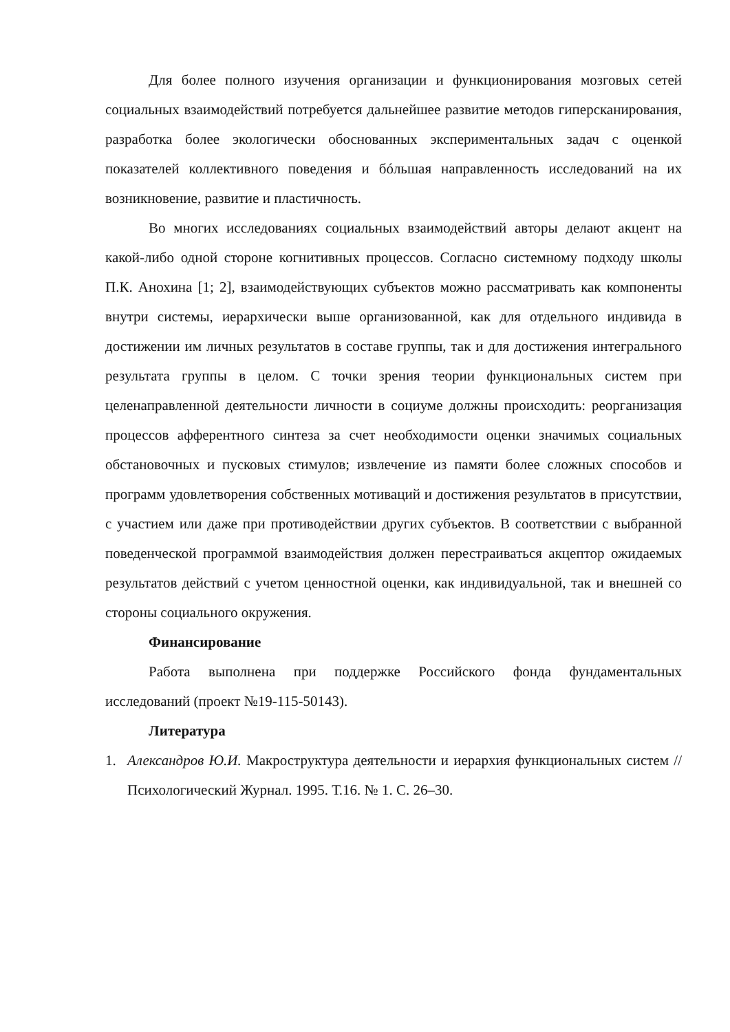Для более полного изучения организации и функционирования мозговых сетей социальных взаимодействий потребуется дальнейшее развитие методов гиперсканирования, разработка более экологически обоснованных экспериментальных задач с оценкой показателей коллективного поведения и бóльшая направленность исследований на их возникновение, развитие и пластичность.
Во многих исследованиях социальных взаимодействий авторы делают акцент на какой-либо одной стороне когнитивных процессов. Согласно системному подходу школы П.К. Анохина [1; 2], взаимодействующих субъектов можно рассматривать как компоненты внутри системы, иерархически выше организованной, как для отдельного индивида в достижении им личных результатов в составе группы, так и для достижения интегрального результата группы в целом. С точки зрения теории функциональных систем при целенаправленной деятельности личности в социуме должны происходить: реорганизация процессов афферентного синтеза за счет необходимости оценки значимых социальных обстановочных и пусковых стимулов; извлечение из памяти более сложных способов и программ удовлетворения собственных мотиваций и достижения результатов в присутствии, с участием или даже при противодействии других субъектов. В соответствии с выбранной поведенческой программой взаимодействия должен перестраиваться акцептор ожидаемых результатов действий с учетом ценностной оценки, как индивидуальной, так и внешней со стороны социального окружения.
Финансирование
Работа выполнена при поддержке Российского фонда фундаментальных исследований (проект №19-115-50143).
Литература
1. Александров Ю.И. Макроструктура деятельности и иерархия функциональных систем // Психологический Журнал. 1995. Т.16. № 1. С. 26–30.